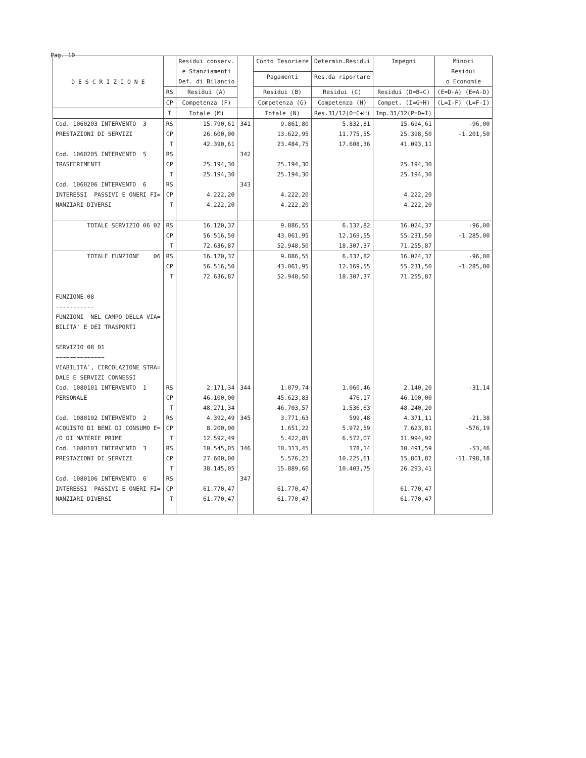Pag. 10
| D E S C R I Z I O N E | | Residui conserv. e Stanziamenti Def. di Bilancio | | Conto Tesoriere | Determin.Residui | Impegni | Minori Residui o Economie |
| --- | --- | --- | --- | --- | --- | --- | --- |
| | | | | Pagamenti | Res.da riportare | | |
| | RS | Residui (A) | | Residui (B) | Residui (C) | Residui (D=B+C) | (E=D-A) (E=A-D) |
| | CP | Competenza (F) | | Competenza (G) | Competenza (H) | Compet. (I=G+H) | (L=I-F) (L=F-I) |
| | T | Totale (M) | | Totale (N) | Res.31/12(O=C+H) | Imp.31/12(P=D+I) | |
| Cod. 1060203 INTERVENTO 3 PRESTAZIONI DI SERVIZI | RS CP T | 15.790,61 26.600,00 42.390,61 | 341 | 9.861,80 13.622,95 23.484,75 | 5.832,81 11.775,55 17.608,36 | 15.694,61 25.398,50 41.093,11 | -96,00 -1.201,50 |
| Cod. 1060205 INTERVENTO 5 TRASFERIMENTI | RS CP T | 25.194,30 25.194,30 | 342 | 25.194,30 25.194,30 | | 25.194,30 25.194,30 | |
| Cod. 1060206 INTERVENTO 6 INTERESSI PASSIVI E ONERI FI= NANZIARI DIVERSI | RS CP T | 4.222,20 4.222,20 | 343 | 4.222,20 4.222,20 | | 4.222,20 4.222,20 | |
| TOTALE SERVIZIO 06 02 | RS CP T | 16.120,37 56.516,50 72.636,87 | | 9.886,55 43.061,95 52.948,50 | 6.137,82 12.169,55 18.307,37 | 16.024,37 55.231,50 71.255,87 | -96,00 -1.285,00 |
| TOTALE FUNZIONE 06 | RS CP T | 16.120,37 56.516,50 72.636,87 | | 9.886,55 43.061,95 52.948,50 | 6.137,82 12.169,55 18.307,37 | 16.024,37 55.231,50 71.255,87 | -96,00 -1.285,00 |
| FUNZIONE 08 ----------- FUNZIONI NEL CAMPO DELLA VIA= BILITA' E DEI TRASPORTI SERVIZIO 08 01 ~~~~~~~~~~~~~~ VIABILITA`, CIRCOLAZIONE STRA= DALE E SERVIZI CONNESSI | | | | | | | |
| Cod. 1080101 INTERVENTO 1 PERSONALE | RS CP T | 2.171,34 46.100,00 48.271,34 | 344 | 1.079,74 45.623,83 46.703,57 | 1.060,46 476,17 1.536,63 | 2.140,20 46.100,00 48.240,20 | -31,14 |
| Cod. 1080102 INTERVENTO 2 ACQUISTO DI BENI DI CONSUMO E= /O DI MATERIE PRIME | RS CP T | 4.392,49 8.200,00 12.592,49 | 345 | 3.771,63 1.651,22 5.422,85 | 599,48 5.972,59 6.572,07 | 4.371,11 7.623,81 11.994,92 | -21,38 -576,19 |
| Cod. 1080103 INTERVENTO 3 PRESTAZIONI DI SERVIZI | RS CP T | 10.545,05 27.600,00 38.145,05 | 346 | 10.313,45 5.576,21 15.889,66 | 178,14 10.225,61 10.403,75 | 10.491,59 15.801,82 26.293,41 | -53,46 -11.798,18 |
| Cod. 1080106 INTERVENTO 6 INTERESSI PASSIVI E ONERI FI= NANZIARI DIVERSI | RS CP T | 61.770,47 61.770,47 | 347 | 61.770,47 61.770,47 | | 61.770,47 61.770,47 | |